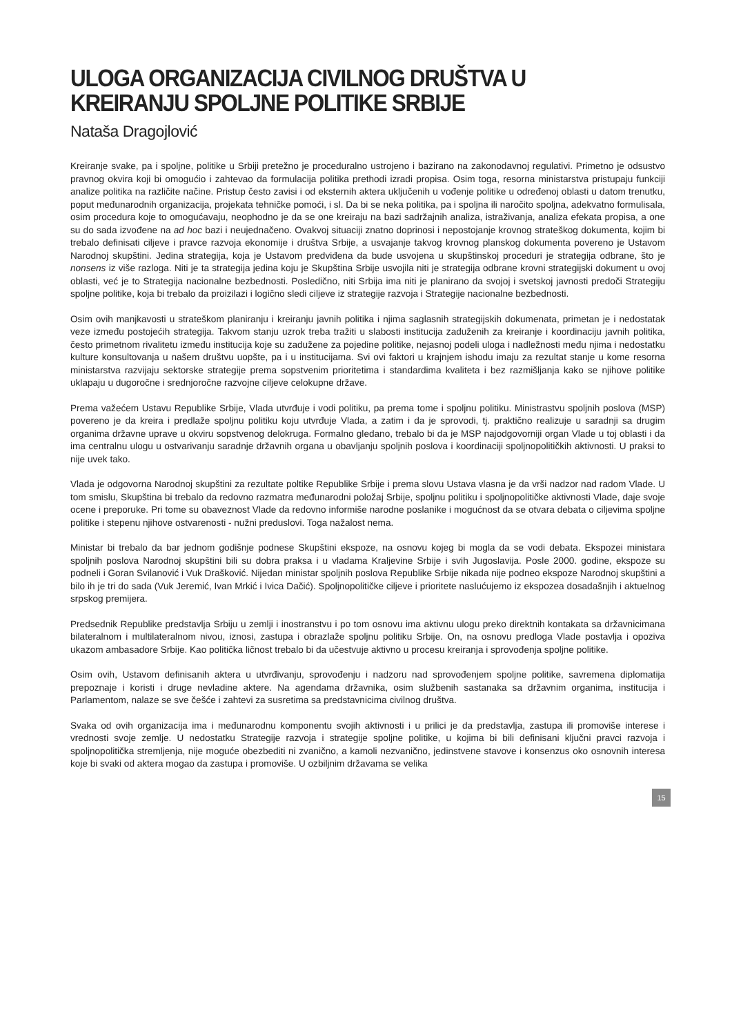ULOGA ORGANIZACIJA CIVILNOG DRUŠTVA U KREIRANJU SPOLJNE POLITIKE SRBIJE
Nataša Dragojlović
Kreiranje svake, pa i spoljne, politike u Srbiji pretežno je proceduralno ustrojeno i bazirano na zakonodavnoj regulativi. Primetno je odsustvo pravnog okvira koji bi omogućio i zahtevao da formulacija politika prethodi izradi propisa. Osim toga, resorna ministarstva pristupaju funkciji analize politika na različite načine. Pristup često zavisi i od eksternih aktera uključenih u vođenje politike u određenoj oblasti u datom trenutku, poput međunarodnih organizacija, projekata tehničke pomoći, i sl. Da bi se neka politika, pa i spoljna ili naročito spoljna, adekvatno formulisala, osim procedura koje to omogućavaju, neophodno je da se one kreiraju na bazi sadržajnih analiza, istraživanja, analiza efekata propisa, a one su do sada izvođene na ad hoc bazi i neujednačeno. Ovakvoj situaciji znatno doprinosi i nepostojanje krovnog strateškog dokumenta, kojim bi trebalo definisati ciljeve i pravce razvoja ekonomije i društva Srbije, a usvajanje takvog krovnog planskog dokumenta povereno je Ustavom Narodnoj skupštini. Jedina strategija, koja je Ustavom predviđena da bude usvojena u skupštinskoj proceduri je strategija odbrane, što je nonsens iz više razloga. Niti je ta strategija jedina koju je Skupština Srbije usvojila niti je strategija odbrane krovni strategijski dokument u ovoj oblasti, već je to Strategija nacionalne bezbednosti. Posledično, niti Srbija ima niti je planirano da svojoj i svetskoj javnosti predoči Strategiju spoljne politike, koja bi trebalo da proizilazi i logično sledi ciljeve iz strategije razvoja i Strategije nacionalne bezbednosti.
Osim ovih manjkavosti u strateškom planiranju i kreiranju javnih politika i njima saglasnih strategijskih dokumenata, primetan je i nedostatak veze između postojećih strategija. Takvom stanju uzrok treba tražiti u slabosti institucija zaduženih za kreiranje i koordinaciju javnih politika, često primetnom rivalitetu između institucija koje su zadužene za pojedine politike, nejasnoj podeli uloga i nadležnosti među njima i nedostatku kulture konsultovanja u našem društvu uopšte, pa i u institucijama. Svi ovi faktori u krajnjem ishodu imaju za rezultat stanje u kome resorna ministarstva razvijaju sektorske strategije prema sopstvenim prioritetima i standardima kvaliteta i bez razmišljanja kako se njihove politike uklapaju u dugoročne i srednjoročne razvojne ciljeve celokupne države.
Prema važećem Ustavu Republike Srbije, Vlada utvrđuje i vodi politiku, pa prema tome i spoljnu politiku. Ministrastvu spoljnih poslova (MSP) povereno je da kreira i predlaže spoljnu politiku koju utvrđuje Vlada, a zatim i da je sprovodi, tj. praktično realizuje u saradnji sa drugim organima državne uprave u okviru sopstvenog delokruga. Formalno gledano, trebalo bi da je MSP najodgovorniji organ Vlade u toj oblasti i da ima centralnu ulogu u ostvarivanju saradnje državnih organa u obavljanju spoljnih poslova i koordinaciji spoljnopolitičkih aktivnosti. U praksi to nije uvek tako.
Vlada je odgovorna Narodnoj skupštini za rezultate poltike Republike Srbije i prema slovu Ustava vlasna je da vrši nadzor nad radom Vlade. U tom smislu, Skupština bi trebalo da redovno razmatra međunarodni položaj Srbije, spoljnu politiku i spoljnopolitičke aktivnosti Vlade, daje svoje ocene i preporuke. Pri tome su obaveznost Vlade da redovno informiše narodne poslanike i mogućnost da se otvara debata o ciljevima spoljne politike i stepenu njihove ostvarenosti - nužni preduslovi. Toga nažalost nema.
Ministar bi trebalo da bar jednom godišnje podnese Skupštini ekspoze, na osnovu kojeg bi mogla da se vodi debata. Ekspozei ministara spoljnih poslova Narodnoj skupštini bili su dobra praksa i u vladama Kraljevine Srbije i svih Jugoslavija. Posle 2000. godine, ekspoze su podneli i Goran Svilanović i Vuk Drašković. Nijedan ministar spoljnih poslova Republike Srbije nikada nije podneo ekspoze Narodnoj skupštini a bilo ih je tri do sada (Vuk Jeremić, Ivan Mrkić i Ivica Dačić). Spoljnopolitičke ciljeve i prioritete naslućujemo iz ekspozea dosadašnjih i aktuelnog srpskog premijera.
Predsednik Republike predstavlja Srbiju u zemlji i inostranstvu i po tom osnovu ima aktivnu ulogu preko direktnih kontakata sa državnicimana bilateralnom i multilateralnom nivou, iznosi, zastupa i obrazlaže spoljnu politiku Srbije. On, na osnovu predloga Vlade postavlja i opoziva ukazom ambasadore Srbije. Kao politička ličnost trebalo bi da učestvuje aktivno u procesu kreiranja i sprovođenja spoljne politike.
Osim ovih, Ustavom definisanih aktera u utvrđivanju, sprovođenju i nadzoru nad sprovođenjem spoljne politike, savremena diplomatija prepoznaje i koristi i druge nevladine aktere. Na agendama državnika, osim službenih sastanaka sa državnim organima, institucija i Parlamentom, nalaze se sve češće i zahtevi za susretima sa predstavnicima civilnog društva.
Svaka od ovih organizacija ima i međunarodnu komponentu svojih aktivnosti i u prilici je da predstavlja, zastupa ili promoviše interese i vrednosti svoje zemlje. U nedostatku Strategije razvoja i strategije spoljne politike, u kojima bi bili definisani ključni pravci razvoja i spoljnopolitička stremljenja, nije moguće obezbediti ni zvanično, a kamoli nezvanično, jedinstvene stavove i konsenzus oko osnovnih interesa koje bi svaki od aktera mogao da zastupa i promoviše. U ozbiljnim državama se velika
15